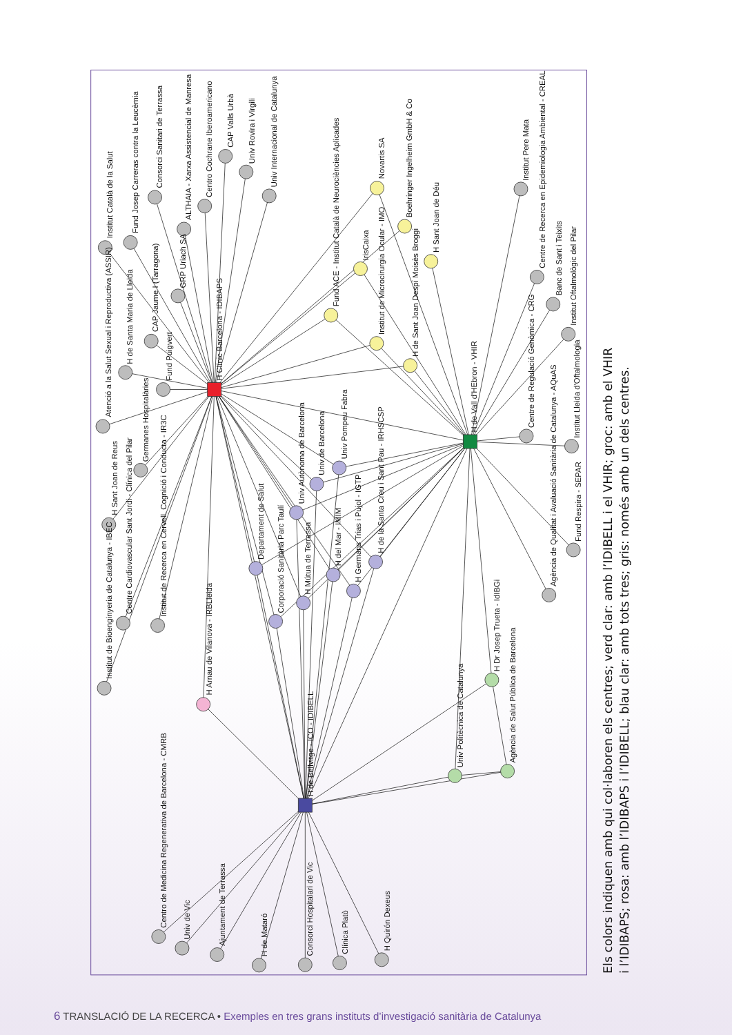Institut Català de la Salut
Fund Josep Carreras contra la Leucèmia
Consorci Sanitari de Terrassa
ALTHAIA - Xarxa Assistencial de Manresa
Centro Cochrane Iberoamericano
CAP Valls Urbà
Univ Rovira i Virgili
Univ Internacional de Catalunya
Atenció a la Salut Sexual i Reproductiva (ASSIR)
H de Santa Maria de Lleida
CAP Jaume I (Tarragona)
GRP Uriach SA
Fund Puigvert
H Clínic Barcelona - IDIBAPS
Germanes Hospitalàries
H Sant Joan de Reus
Institut de Bioenginyeria de Catalunya - IBEC
Centre Cardiovascular Sant Jordi - Clínica del Pilar
Institut de Recerca en Cervell, Cognició i Conducta - IR3C
H Arnau de Vilanova - IRBLleida
Fund ACE - Institut Català de Neurociències Aplicades
IrisCaixa
Novartis SA
Boehringer Ingelheim GmbH & Co
H Sant Joan de Déu
Institut de Microcirurgia Ocular - IMO
H de Sant Joan Despí Moisès Broggi
H de Vall d'HEbron - VHIR
Univ Pompeu Fabra
Univ de Barcelona
Univ Autònoma de Barcelona
Departament de Salut
Corporació Sanitària Parc Taulí
H Mútua de Terrassa
H del Mar - IMIM
H Germans Trias i Pujol - IGTP
H de la Santa Creu i Sant Pau - IRHSCSP
Institut Pere Mata
Centre de Recerca en Epidemiologia Ambiental - CREAL
Banc de Sant i Teixits
Institut Oftalmològic del Pilar
Centre de Regulació Genòmica - CRG
Institut Lleida d'Oftalmologia
Fund Respira - SEPAR
Agència de Qualitat i Avaluació Sanitària de Catalunya - AQuAS
H Dr Josep Trueta - IdIBGi
Agència de Salut Pública de Barcelona
Univ Politècnica de Catalunya
H de Bellvitge - ICO - IDIBELL
Centro de Medicina Regenerativa de Barcelona - CMRB
Univ de Vic
Ajuntament de Terrassa
H de Mataró
Consorci Hospitalari de Vic
Clínica Platò
H Quirón Dexeus
Els colors indiquen amb qui col·laboren els centres; verd clar: amb l’IDIBELL i el VHIR; groc: amb el VHIR
i l’IDIBAPS; rosa: amb l’IDIBAPS i l’IDIBELL; blau clar: amb tots tres; gris: només amb un dels centres.
6 TRANSLACIÓ DE LA RECERCA • Exemples en tres grans instituts d’investigació sanitària de Catalunya